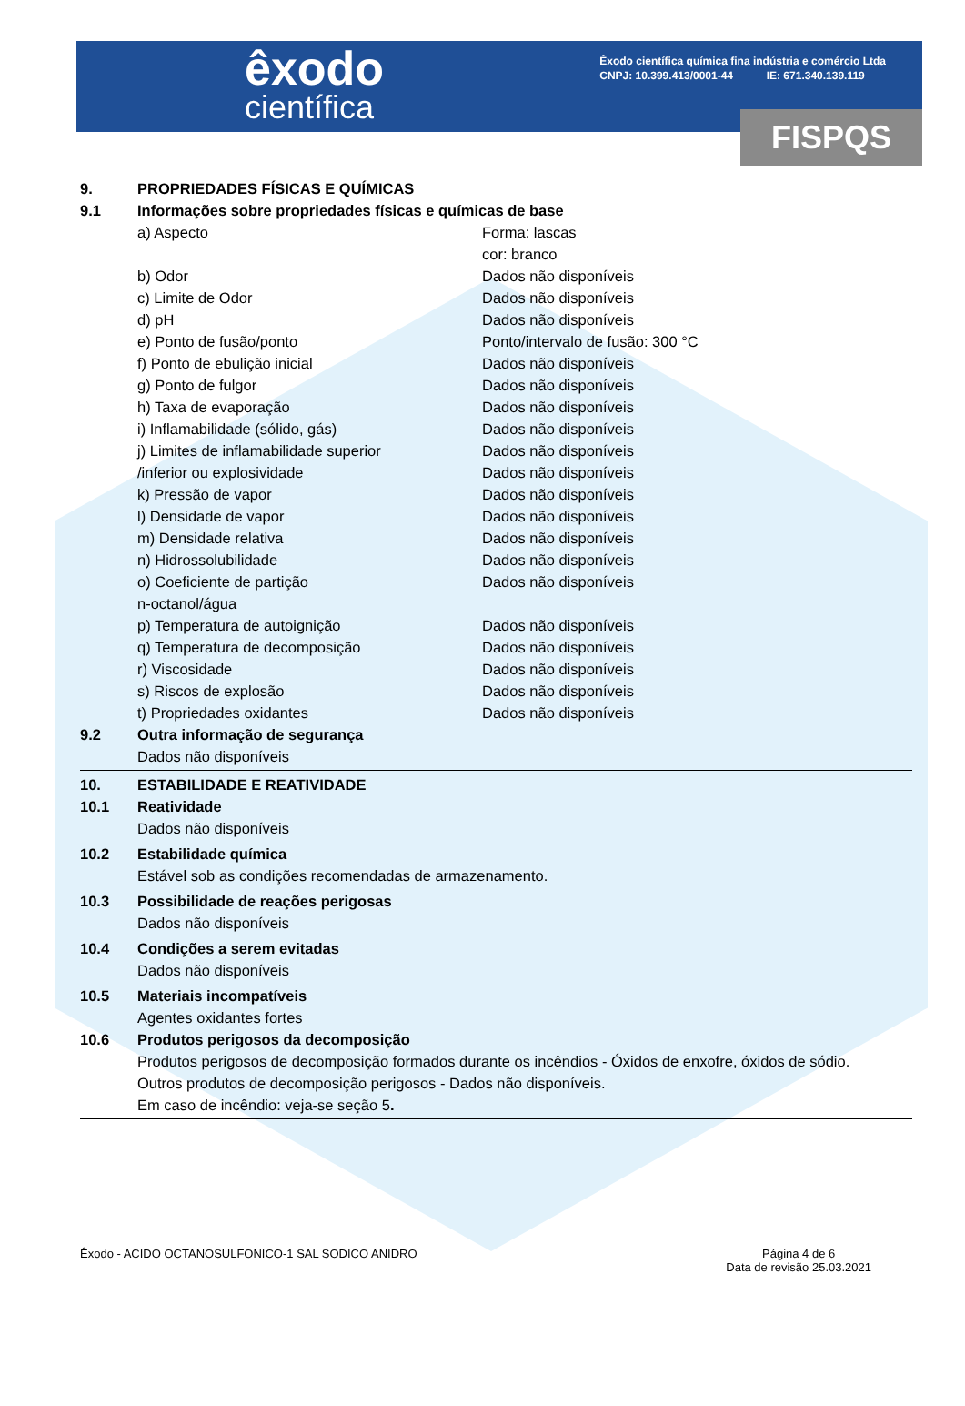êxodo
científica
Êxodo científica química fina indústria e comércio Ltda
CNPJ: 10.399.413/0001-44 IE: 671.340.139.119
FISPQS
9. PROPRIEDADES FÍSICAS E QUÍMICAS
9.1 Informações sobre propriedades físicas e químicas de base
a) Aspecto Forma: lascas
cor: branco
b) Odor Dados não disponíveis
c) Limite de Odor Dados não disponíveis
d) pH Dados não disponíveis
e) Ponto de fusão/ponto Ponto/intervalo de fusão: 300 °C
f) Ponto de ebulição inicial Dados não disponíveis
g) Ponto de fulgor Dados não disponíveis
h) Taxa de evaporação Dados não disponíveis
i) Inflamabilidade (sólido, gás) Dados não disponíveis
j) Limites de inflamabilidade superior Dados não disponíveis
/inferior ou explosividade Dados não disponíveis
k) Pressão de vapor Dados não disponíveis
l) Densidade de vapor Dados não disponíveis
m) Densidade relativa Dados não disponíveis
n) Hidrossolubilidade Dados não disponíveis
o) Coeficiente de partição
n-octanol/água Dados não disponíveis
p) Temperatura de autoignição Dados não disponíveis
q) Temperatura de decomposição Dados não disponíveis
r) Viscosidade Dados não disponíveis
s) Riscos de explosão Dados não disponíveis
t) Propriedades oxidantes Dados não disponíveis
9.2 Outra informação de segurança
Dados não disponíveis
10. ESTABILIDADE E REATIVIDADE
10.1 Reatividade
Dados não disponíveis
10.2 Estabilidade química
Estável sob as condições recomendadas de armazenamento.
10.3 Possibilidade de reações perigosas
Dados não disponíveis
10.4 Condições a serem evitadas
Dados não disponíveis
10.5 Materiais incompatíveis
Agentes oxidantes fortes
10.6 Produtos perigosos da decomposição
Produtos perigosos de decomposição formados durante os incêndios - Óxidos de enxofre, óxidos de sódio.
Outros produtos de decomposição perigosos - Dados não disponíveis.
Em caso de incêndio: veja-se seção 5.
Êxodo - ACIDO OCTANOSULFONICO-1 SAL SODICO ANIDRO Página 4 de 6
Data de revisão 25.03.2021